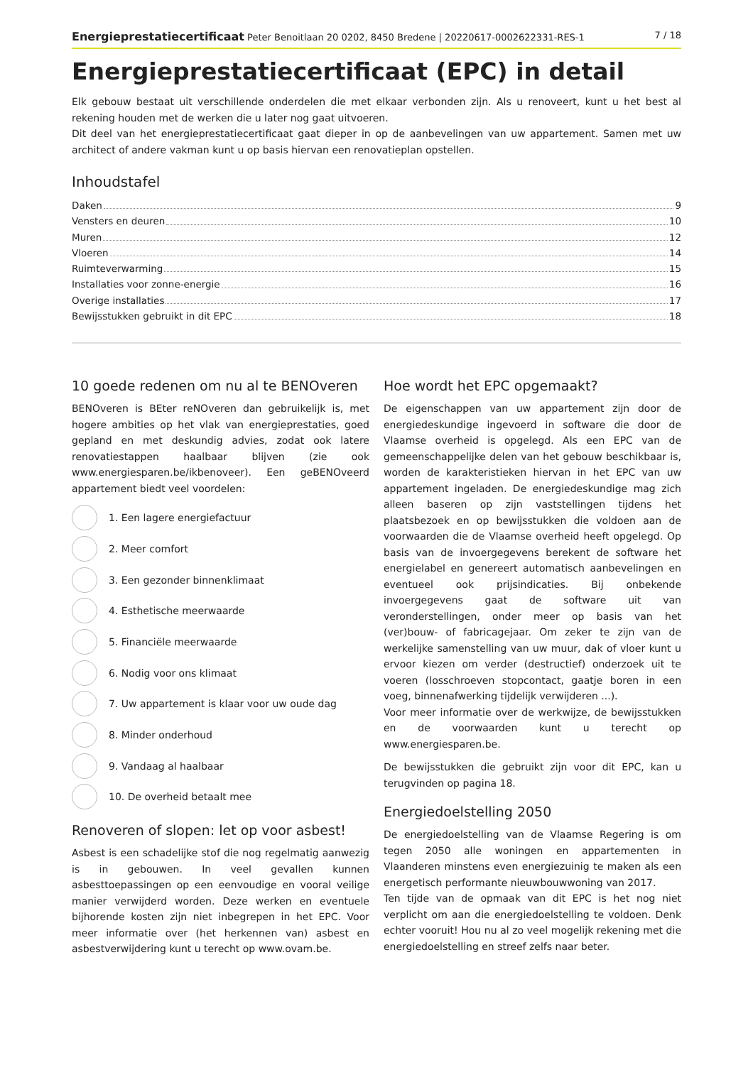Energieprestatiecertificaat Peter Benoitlaan 20 0202, 8450 Bredene | 20220617-0002622331-RES-1 7 / 18
Energieprestatiecertificaat (EPC) in detail
Elk gebouw bestaat uit verschillende onderdelen die met elkaar verbonden zijn. Als u renoveert, kunt u het best al rekening houden met de werken die u later nog gaat uitvoeren.
Dit deel van het energieprestatiecertificaat gaat dieper in op de aanbevelingen van uw appartement. Samen met uw architect of andere vakman kunt u op basis hiervan een renovatieplan opstellen.
Inhoudstafel
Daken 9
Vensters en deuren 10
Muren 12
Vloeren 14
Ruimteverwarming 15
Installaties voor zonne-energie 16
Overige installaties 17
Bewijsstukken gebruikt in dit EPC 18
10 goede redenen om nu al te BENOveren
BENOveren is BEter reNOveren dan gebruikelijk is, met hogere ambities op het vlak van energieprestaties, goed gepland en met deskundig advies, zodat ook latere renovatiestappen haalbaar blijven (zie ook www.energiesparen.be/ikbenoveer). Een geBENOveerd appartement biedt veel voordelen:
1. Een lagere energiefactuur
2. Meer comfort
3. Een gezonder binnenklimaat
4. Esthetische meerwaarde
5. Financiële meerwaarde
6. Nodig voor ons klimaat
7. Uw appartement is klaar voor uw oude dag
8. Minder onderhoud
9. Vandaag al haalbaar
10. De overheid betaalt mee
Renoveren of slopen: let op voor asbest!
Asbest is een schadelijke stof die nog regelmatig aanwezig is in gebouwen. In veel gevallen kunnen asbesttoepassingen op een eenvoudige en vooral veilige manier verwijderd worden. Deze werken en eventuele bijhorende kosten zijn niet inbegrepen in het EPC. Voor meer informatie over (het herkennen van) asbest en asbestverwijdering kunt u terecht op www.ovam.be.
Hoe wordt het EPC opgemaakt?
De eigenschappen van uw appartement zijn door de energiedeskundige ingevoerd in software die door de Vlaamse overheid is opgelegd. Als een EPC van de gemeenschappelijke delen van het gebouw beschikbaar is, worden de karakteristieken hiervan in het EPC van uw appartement ingeladen. De energiedeskundige mag zich alleen baseren op zijn vaststellingen tijdens het plaatsbezoek en op bewijsstukken die voldoen aan de voorwaarden die de Vlaamse overheid heeft opgelegd. Op basis van de invoergegevens berekent de software het energielabel en genereert automatisch aanbevelingen en eventueel ook prijsindicaties. Bij onbekende invoergegevens gaat de software uit van veronderstellingen, onder meer op basis van het (ver)bouw- of fabricagejaar. Om zeker te zijn van de werkelijke samenstelling van uw muur, dak of vloer kunt u ervoor kiezen om verder (destructief) onderzoek uit te voeren (losschroeven stopcontact, gaatje boren in een voeg, binnenafwerking tijdelijk verwijderen ...).
Voor meer informatie over de werkwijze, de bewijsstukken en de voorwaarden kunt u terecht op www.energiesparen.be.
De bewijsstukken die gebruikt zijn voor dit EPC, kan u terugvinden op pagina 18.
Energiedoelstelling 2050
De energiedoelstelling van de Vlaamse Regering is om tegen 2050 alle woningen en appartementen in Vlaanderen minstens even energiezuinig te maken als een energetisch performante nieuwbouwwoning van 2017.
Ten tijde van de opmaak van dit EPC is het nog niet verplicht om aan die energiedoelstelling te voldoen. Denk echter vooruit! Hou nu al zo veel mogelijk rekening met die energiedoelstelling en streef zelfs naar beter.